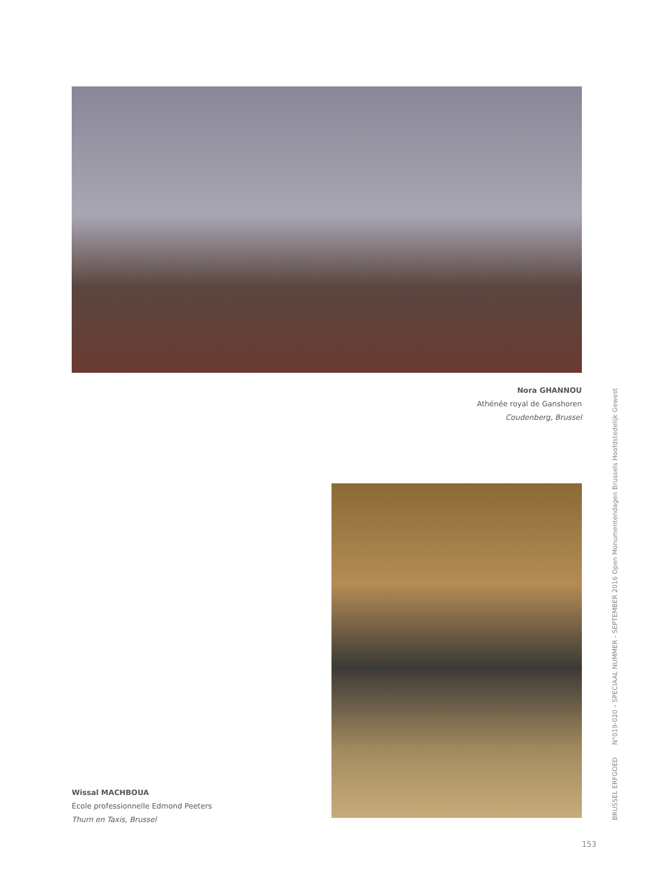Nora GHANNOU
Athénée royal de Ganshoren
Coudenberg, Brussel
Wissal MACHBOUA
École professionnelle Edmond Peeters
Thurn en Taxis, Brussel
BRUSSEL ERFGOED N°019-020 – SPECIAAL NUMMER - SEPTEMBER 2016 Open Monumentendagen Brussels Hoofdstedelijk Gewest
153